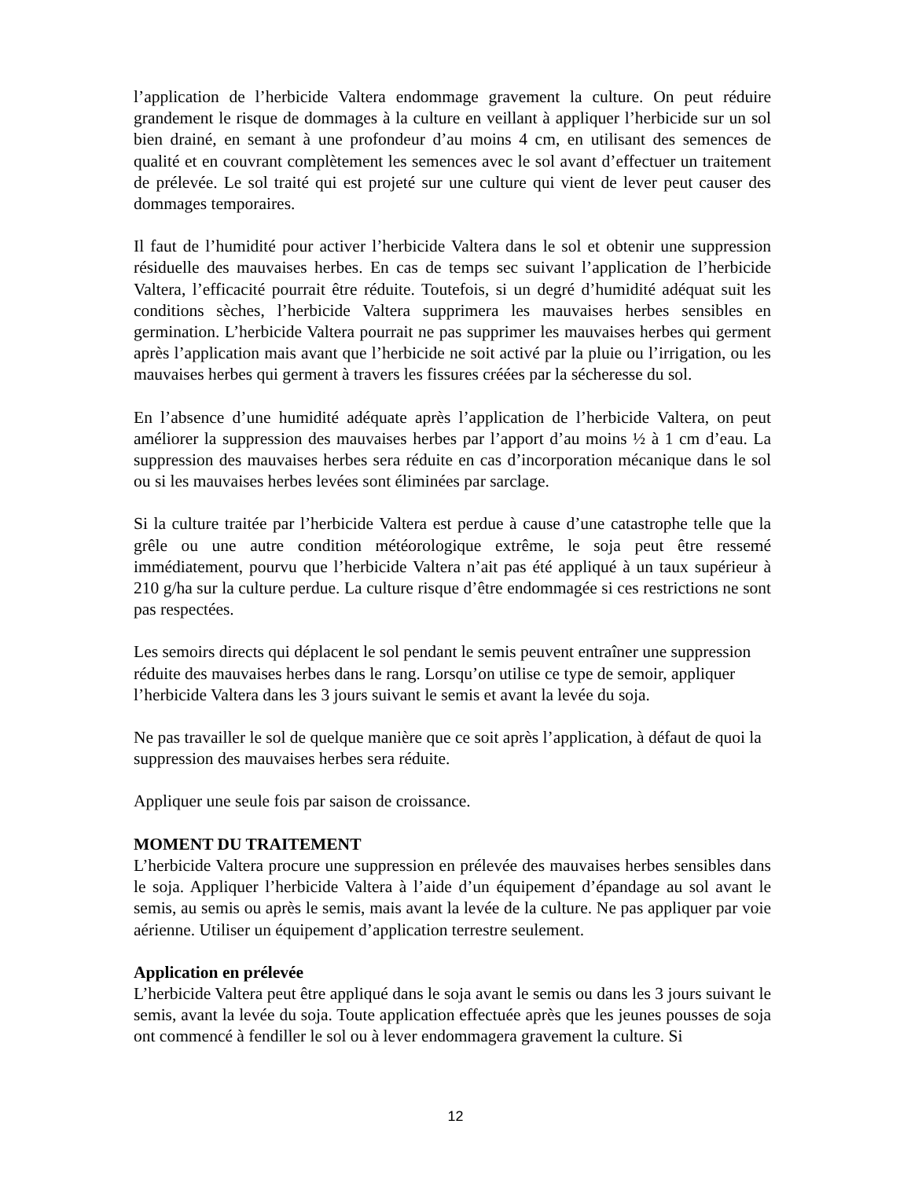l’application de l’herbicide Valtera endommage gravement la culture. On peut réduire grandement le risque de dommages à la culture en veillant à appliquer l’herbicide sur un sol bien drainé, en semant à une profondeur d’au moins 4 cm, en utilisant des semences de qualité et en couvrant complètement les semences avec le sol avant d’effectuer un traitement de prélevée. Le sol traité qui est projeté sur une culture qui vient de lever peut causer des dommages temporaires.
Il faut de l’humidité pour activer l’herbicide Valtera dans le sol et obtenir une suppression résiduelle des mauvaises herbes. En cas de temps sec suivant l’application de l’herbicide Valtera, l’efficacité pourrait être réduite. Toutefois, si un degré d’humidité adéquat suit les conditions sèches, l’herbicide Valtera supprimera les mauvaises herbes sensibles en germination. L’herbicide Valtera pourrait ne pas supprimer les mauvaises herbes qui germent après l’application mais avant que l’herbicide ne soit activé par la pluie ou l’irrigation, ou les mauvaises herbes qui germent à travers les fissures créées par la sécheresse du sol.
En l’absence d’une humidité adéquate après l’application de l’herbicide Valtera, on peut améliorer la suppression des mauvaises herbes par l’apport d’au moins ½ à 1 cm d’eau. La suppression des mauvaises herbes sera réduite en cas d’incorporation mécanique dans le sol ou si les mauvaises herbes levées sont éliminées par sarclage.
Si la culture traitée par l’herbicide Valtera est perdue à cause d’une catastrophe telle que la grêle ou une autre condition météorologique extrême, le soja peut être ressemé immédiatement, pourvu que l’herbicide Valtera n’ait pas été appliqué à un taux supérieur à 210 g/ha sur la culture perdue. La culture risque d’être endommagée si ces restrictions ne sont pas respectées.
Les semoirs directs qui déplacent le sol pendant le semis peuvent entraîner une suppression réduite des mauvaises herbes dans le rang. Lorsqu’on utilise ce type de semoir, appliquer l’herbicide Valtera dans les 3 jours suivant le semis et avant la levée du soja.
Ne pas travailler le sol de quelque manière que ce soit après l’application, à défaut de quoi la suppression des mauvaises herbes sera réduite.
Appliquer une seule fois par saison de croissance.
MOMENT DU TRAITEMENT
L’herbicide Valtera procure une suppression en prélevée des mauvaises herbes sensibles dans le soja. Appliquer l’herbicide Valtera à l’aide d’un équipement d’épandage au sol avant le semis, au semis ou après le semis, mais avant la levée de la culture. Ne pas appliquer par voie aérienne. Utiliser un équipement d’application terrestre seulement.
Application en prélevée
L’herbicide Valtera peut être appliqué dans le soja avant le semis ou dans les 3 jours suivant le semis, avant la levée du soja. Toute application effectuée après que les jeunes pousses de soja ont commencé à fendiller le sol ou à lever endommagera gravement la culture. Si
12